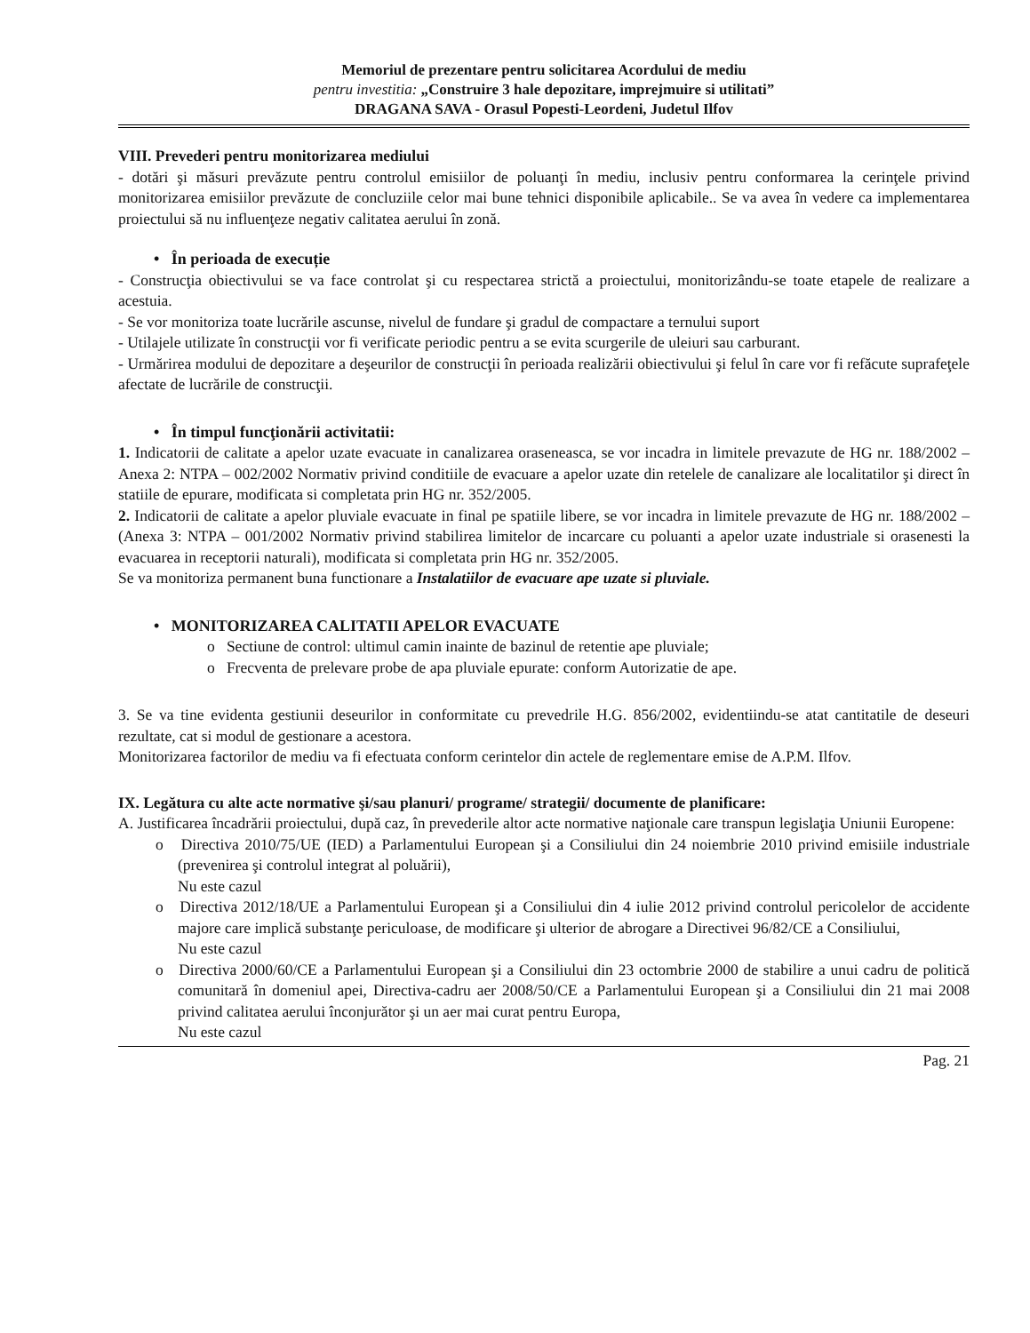Memoriul de prezentare pentru solicitarea Acordului de mediu
pentru investitia: „Construire 3 hale depozitare, imprejmuire si utilitati”
DRAGANA SAVA - Orasul Popesti-Leordeni, Judetul Ilfov
VIII. Prevederi pentru monitorizarea mediului
- dotări şi măsuri prevăzute pentru controlul emisiilor de poluanţi în mediu, inclusiv pentru conformarea la cerinţele privind monitorizarea emisiilor prevăzute de concluziile celor mai bune tehnici disponibile aplicabile.. Se va avea în vedere ca implementarea proiectului să nu influenţeze negativ calitatea aerului în zonă.
• În perioada de execuție
- Construcţia obiectivului se va face controlat şi cu respectarea strictă a proiectului, monitorizându-se toate etapele de realizare a acestuia.
- Se vor monitoriza toate lucrările ascunse, nivelul de fundare şi gradul de compactare a ternului suport
- Utilajele utilizate în construcţii vor fi verificate periodic pentru a se evita scurgerile de uleiuri sau carburant.
- Urmărirea modului de depozitare a deşeurilor de construcţii în perioada realizării obiectivului şi felul în care vor fi refăcute suprafeţele afectate de lucrările de construcţii.
• În timpul funcţionării activitatii:
1. Indicatorii de calitate a apelor uzate evacuate in canalizarea oraseneasca, se vor incadra in limitele prevazute de HG nr. 188/2002 – Anexa 2: NTPA – 002/2002 Normativ privind conditiile de evacuare a apelor uzate din retelele de canalizare ale localitatilor şi direct în statiile de epurare, modificata si completata prin HG nr. 352/2005.
2. Indicatorii de calitate a apelor pluviale evacuate in final pe spatiile libere, se vor incadra in limitele prevazute de HG nr. 188/2002 – (Anexa 3: NTPA – 001/2002 Normativ privind stabilirea limitelor de incarcare cu poluanti a apelor uzate industriale si orasenesti la evacuarea in receptorii naturali), modificata si completata prin HG nr. 352/2005.
Se va monitoriza permanent buna functionare a Instalatiilor de evacuare ape uzate si pluviale.
• MONITORIZAREA CALITATII APELOR EVACUATE
o Sectiune de control: ultimul camin inainte de bazinul de retentie ape pluviale;
o Frecventa de prelevare probe de apa pluviale epurate: conform Autorizatie de ape.
3. Se va tine evidenta gestiunii deseurilor in conformitate cu prevedrile H.G. 856/2002, evidentiindu-se atat cantitatile de deseuri rezultate, cat si modul de gestionare a acestora.
Monitorizarea factorilor de mediu va fi efectuata conform cerintelor din actele de reglementare emise de A.P.M. Ilfov.
IX. Legătura cu alte acte normative şi/sau planuri/ programe/ strategii/ documente de planificare:
A. Justificarea încadrării proiectului, după caz, în prevederile altor acte normative naţionale care transpun legislaţia Uniunii Europene:
o Directiva 2010/75/UE (IED) a Parlamentului European şi a Consiliului din 24 noiembrie 2010 privind emisiile industriale (prevenirea şi controlul integrat al poluării),
Nu este cazul
o Directiva 2012/18/UE a Parlamentului European şi a Consiliului din 4 iulie 2012 privind controlul pericolelor de accidente majore care implică substanţe periculoase, de modificare şi ulterior de abrogare a Directivei 96/82/CE a Consiliului,
Nu este cazul
o Directiva 2000/60/CE a Parlamentului European şi a Consiliului din 23 octombrie 2000 de stabilire a unui cadru de politică comunitară în domeniul apei, Directiva-cadru aer 2008/50/CE a Parlamentului European şi a Consiliului din 21 mai 2008 privind calitatea aerului înconjurător şi un aer mai curat pentru Europa,
Nu este cazul
Pag. 21